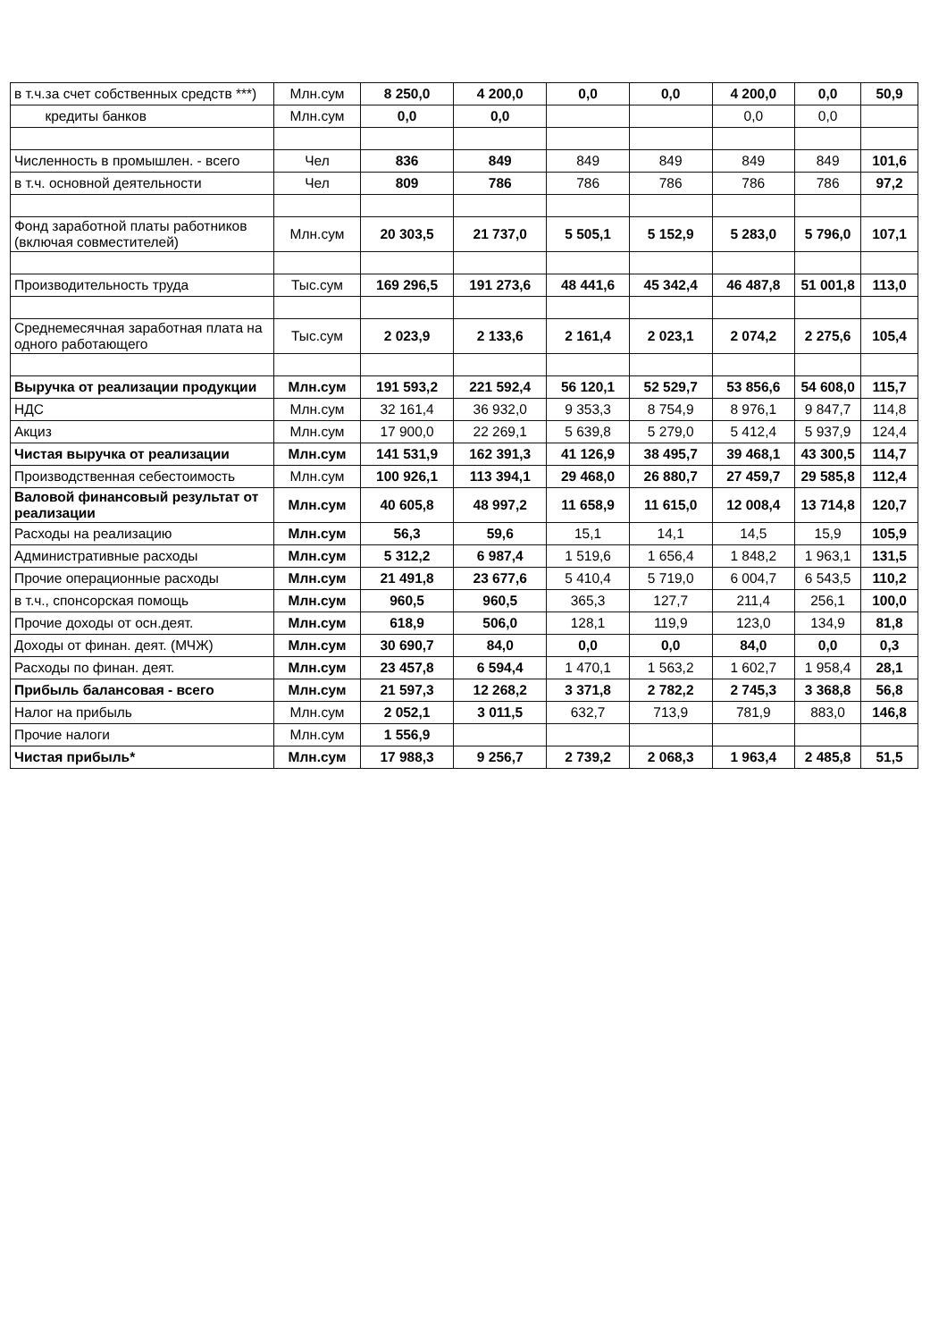| в т.ч.за счет собственных средств ***) | Млн.сум | 8 250,0 | 4 200,0 | 0,0 | 0,0 | 4 200,0 | 0,0 | 50,9 |
| кредиты банков | Млн.сум | 0,0 | 0,0 | | | 0,0 | 0,0 | |
| Численность в промышлен. - всего | Чел | 836 | 849 | 849 | 849 | 849 | 849 | 101,6 |
| в т.ч. основной деятельности | Чел | 809 | 786 | 786 | 786 | 786 | 786 | 97,2 |
| Фонд заработной платы работников (включая совместителей) | Млн.сум | 20 303,5 | 21 737,0 | 5 505,1 | 5 152,9 | 5 283,0 | 5 796,0 | 107,1 |
| Производительность труда | Тыс.сум | 169 296,5 | 191 273,6 | 48 441,6 | 45 342,4 | 46 487,8 | 51 001,8 | 113,0 |
| Среднемесячная заработная плата на одного работающего | Тыс.сум | 2 023,9 | 2 133,6 | 2 161,4 | 2 023,1 | 2 074,2 | 2 275,6 | 105,4 |
| Выручка от реализации продукции | Млн.сум | 191 593,2 | 221 592,4 | 56 120,1 | 52 529,7 | 53 856,6 | 54 608,0 | 115,7 |
| НДС | Млн.сум | 32 161,4 | 36 932,0 | 9 353,3 | 8 754,9 | 8 976,1 | 9 847,7 | 114,8 |
| Акциз | Млн.сум | 17 900,0 | 22 269,1 | 5 639,8 | 5 279,0 | 5 412,4 | 5 937,9 | 124,4 |
| Чистая выручка от реализации | Млн.сум | 141 531,9 | 162 391,3 | 41 126,9 | 38 495,7 | 39 468,1 | 43 300,5 | 114,7 |
| Производственная себестоимость | Млн.сум | 100 926,1 | 113 394,1 | 29 468,0 | 26 880,7 | 27 459,7 | 29 585,8 | 112,4 |
| Валовой финансовый результат от реализации | Млн.сум | 40 605,8 | 48 997,2 | 11 658,9 | 11 615,0 | 12 008,4 | 13 714,8 | 120,7 |
| Расходы на реализацию | Млн.сум | 56,3 | 59,6 | 15,1 | 14,1 | 14,5 | 15,9 | 105,9 |
| Административные расходы | Млн.сум | 5 312,2 | 6 987,4 | 1 519,6 | 1 656,4 | 1 848,2 | 1 963,1 | 131,5 |
| Прочие операционные расходы | Млн.сум | 21 491,8 | 23 677,6 | 5 410,4 | 5 719,0 | 6 004,7 | 6 543,5 | 110,2 |
| в т.ч., спонсорская помощь | Млн.сум | 960,5 | 960,5 | 365,3 | 127,7 | 211,4 | 256,1 | 100,0 |
| Прочие доходы от осн.деят. | Млн.сум | 618,9 | 506,0 | 128,1 | 119,9 | 123,0 | 134,9 | 81,8 |
| Доходы от финан. деят. (МЧЖ) | Млн.сум | 30 690,7 | 84,0 | 0,0 | 0,0 | 84,0 | 0,0 | 0,3 |
| Расходы по финан. деят. | Млн.сум | 23 457,8 | 6 594,4 | 1 470,1 | 1 563,2 | 1 602,7 | 1 958,4 | 28,1 |
| Прибыль балансовая - всего | Млн.сум | 21 597,3 | 12 268,2 | 3 371,8 | 2 782,2 | 2 745,3 | 3 368,8 | 56,8 |
| Налог на прибыль | Млн.сум | 2 052,1 | 3 011,5 | 632,7 | 713,9 | 781,9 | 883,0 | 146,8 |
| Прочие налоги | Млн.сум | 1 556,9 | | | | | | |
| Чистая прибыль* | Млн.сум | 17 988,3 | 9 256,7 | 2 739,2 | 2 068,3 | 1 963,4 | 2 485,8 | 51,5 |